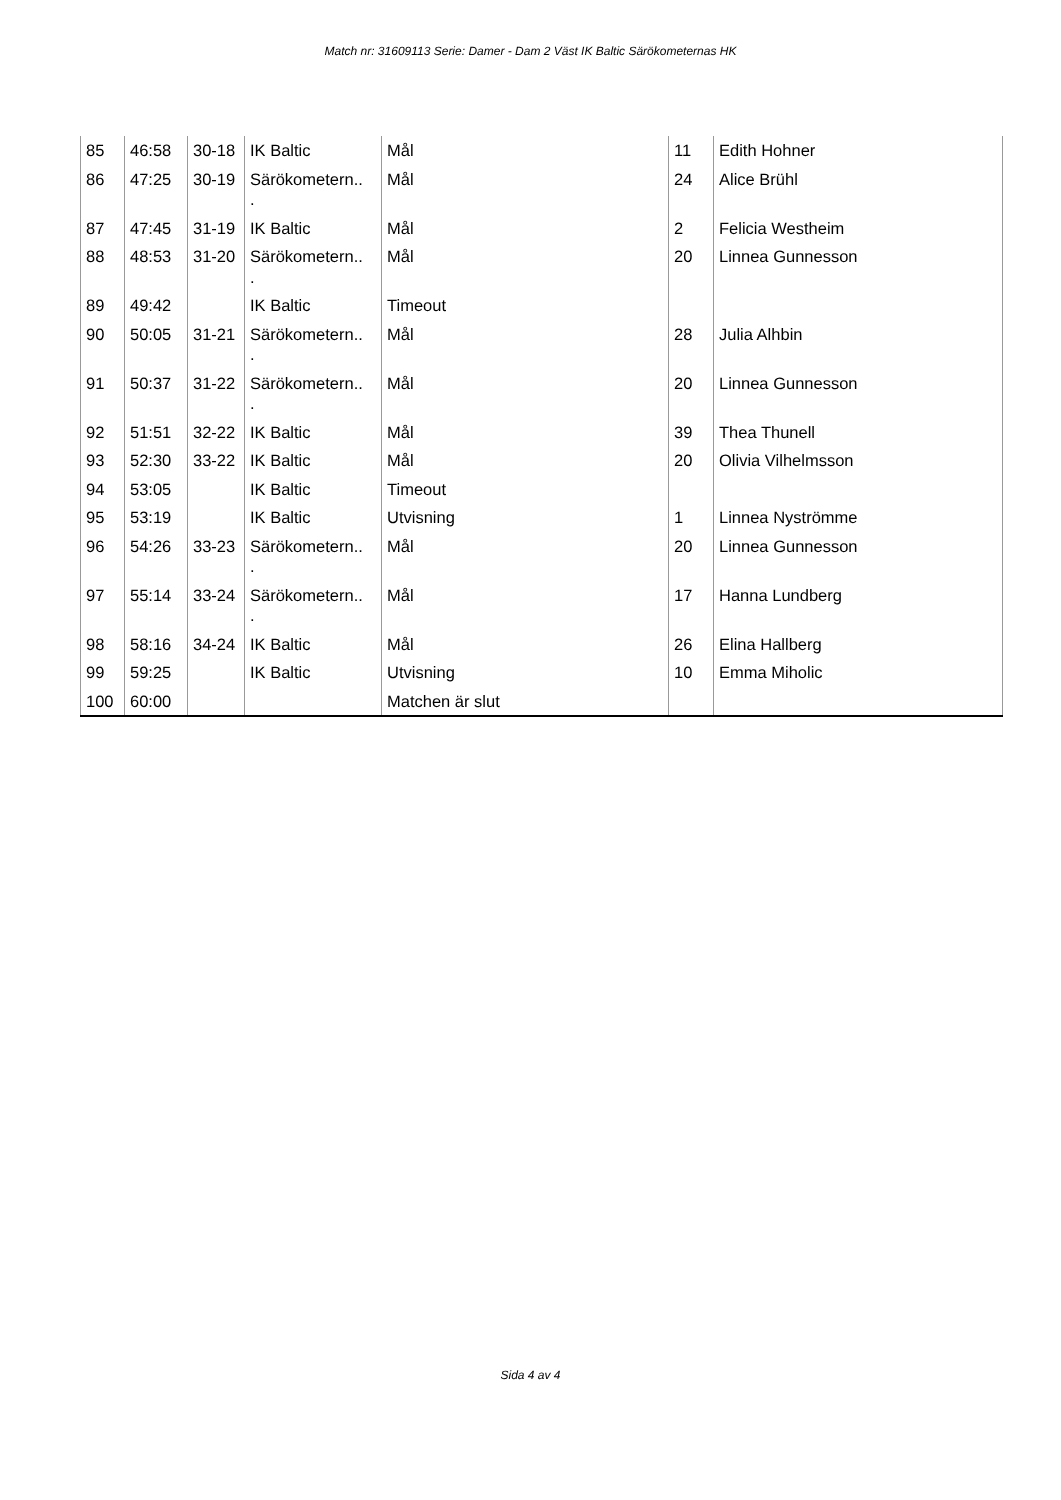Match nr: 31609113 Serie: Damer - Dam 2 Väst IK Baltic Särökometernas HK
| 85 | 46:58 | 30-18 | IK Baltic | Mål | 11 | Edith Hohner |
| 86 | 47:25 | 30-19 | Särökometern.. . | Mål | 24 | Alice Brühl |
| 87 | 47:45 | 31-19 | IK Baltic | Mål | 2 | Felicia Westheim |
| 88 | 48:53 | 31-20 | Särökometern.. . | Mål | 20 | Linnea Gunnesson |
| 89 | 49:42 | | IK Baltic | Timeout | | |
| 90 | 50:05 | 31-21 | Särökometern.. . | Mål | 28 | Julia Alhbin |
| 91 | 50:37 | 31-22 | Särökometern.. . | Mål | 20 | Linnea Gunnesson |
| 92 | 51:51 | 32-22 | IK Baltic | Mål | 39 | Thea Thunell |
| 93 | 52:30 | 33-22 | IK Baltic | Mål | 20 | Olivia Vilhelmsson |
| 94 | 53:05 | | IK Baltic | Timeout | | |
| 95 | 53:19 | | IK Baltic | Utvisning | 1 | Linnea Nyströmme |
| 96 | 54:26 | 33-23 | Särökometern.. . | Mål | 20 | Linnea Gunnesson |
| 97 | 55:14 | 33-24 | Särökometern.. . | Mål | 17 | Hanna Lundberg |
| 98 | 58:16 | 34-24 | IK Baltic | Mål | 26 | Elina Hallberg |
| 99 | 59:25 | | IK Baltic | Utvisning | 10 | Emma Miholic |
| 100 | 60:00 | | | Matchen är slut | | |
Sida 4 av 4